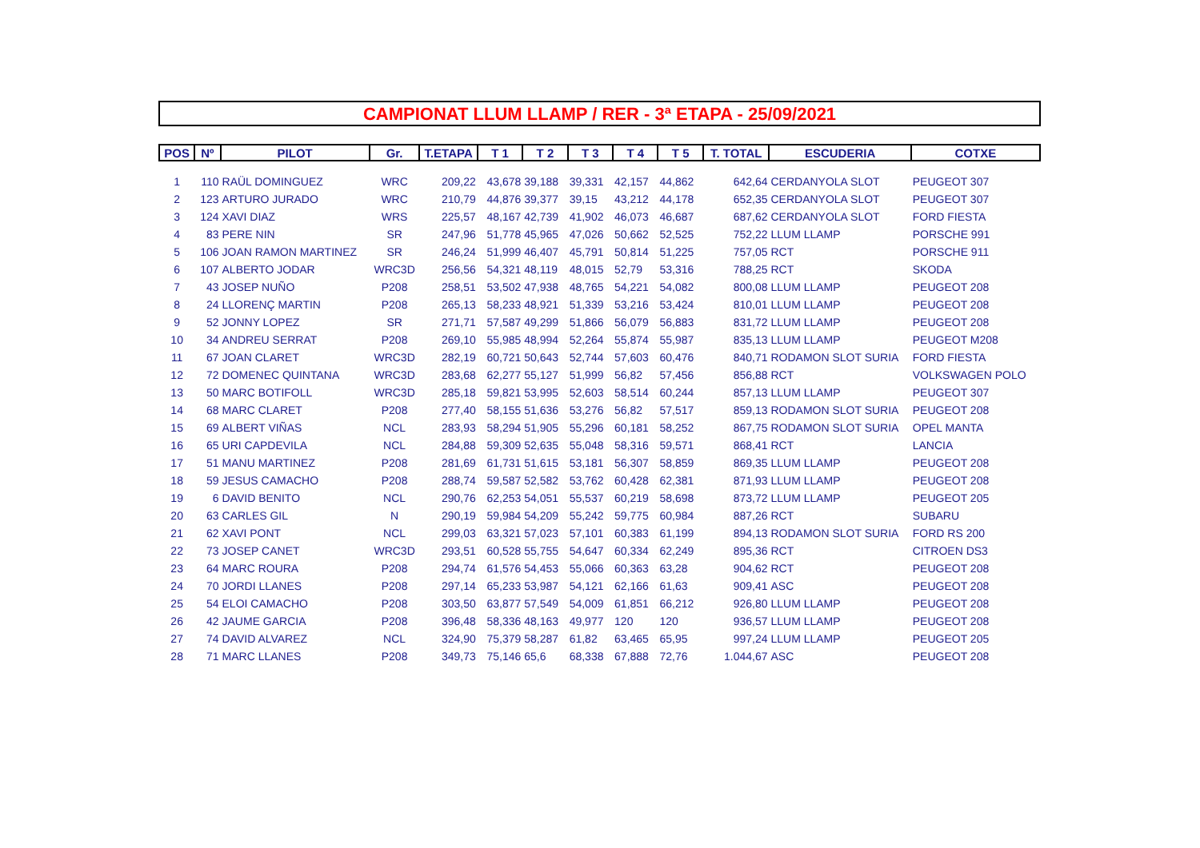CAMPIONAT LLUM LLAMP / RER - 3ª ETAPA - 25/09/2021
| POS | Nº | PILOT | Gr. | T.ETAPA | T 1 | T 2 | T 3 | T 4 | T 5 | T. TOTAL | ESCUDERIA | COTXE |
| --- | --- | --- | --- | --- | --- | --- | --- | --- | --- | --- | --- | --- |
| 1 | 110 | RAÜL DOMINGUEZ | WRC | 209,22 | 43,678 | 39,188 | 39,331 | 42,157 | 44,862 | 642,64 | CERDANYOLA SLOT | PEUGEOT 307 |
| 2 | 123 | ARTURO JURADO | WRC | 210,79 | 44,876 | 39,377 | 39,15 | 43,212 | 44,178 | 652,35 | CERDANYOLA SLOT | PEUGEOT 307 |
| 3 | 124 | XAVI DIAZ | WRS | 225,57 | 48,167 | 42,739 | 41,902 | 46,073 | 46,687 | 687,62 | CERDANYOLA SLOT | FORD FIESTA |
| 4 | 83 | PERE NIN | SR | 247,96 | 51,778 | 45,965 | 47,026 | 50,662 | 52,525 | 752,22 | LLUM LLAMP | PORSCHE 991 |
| 5 | 106 | JOAN RAMON MARTINEZ | SR | 246,24 | 51,999 | 46,407 | 45,791 | 50,814 | 51,225 | 757,05 | RCT | PORSCHE 911 |
| 6 | 107 | ALBERTO JODAR | WRC3D | 256,56 | 54,321 | 48,119 | 48,015 | 52,79 | 53,316 | 788,25 | RCT | SKODA |
| 7 | 43 | JOSEP NUÑO | P208 | 258,51 | 53,502 | 47,938 | 48,765 | 54,221 | 54,082 | 800,08 | LLUM LLAMP | PEUGEOT 208 |
| 8 | 24 | LLORENÇ MARTIN | P208 | 265,13 | 58,233 | 48,921 | 51,339 | 53,216 | 53,424 | 810,01 | LLUM LLAMP | PEUGEOT 208 |
| 9 | 52 | JONNY LOPEZ | SR | 271,71 | 57,587 | 49,299 | 51,866 | 56,079 | 56,883 | 831,72 | LLUM LLAMP | PEUGEOT 208 |
| 10 | 34 | ANDREU SERRAT | P208 | 269,10 | 55,985 | 48,994 | 52,264 | 55,874 | 55,987 | 835,13 | LLUM LLAMP | PEUGEOT M208 |
| 11 | 67 | JOAN CLARET | WRC3D | 282,19 | 60,721 | 50,643 | 52,744 | 57,603 | 60,476 | 840,71 | RODAMON SLOT SURIA | FORD FIESTA |
| 12 | 72 | DOMENEC QUINTANA | WRC3D | 283,68 | 62,277 | 55,127 | 51,999 | 56,82 | 57,456 | 856,88 | RCT | VOLKSWAGEN POLO |
| 13 | 50 | MARC BOTIFOLL | WRC3D | 285,18 | 59,821 | 53,995 | 52,603 | 58,514 | 60,244 | 857,13 | LLUM LLAMP | PEUGEOT 307 |
| 14 | 68 | MARC CLARET | P208 | 277,40 | 58,155 | 51,636 | 53,276 | 56,82 | 57,517 | 859,13 | RODAMON SLOT SURIA | PEUGEOT 208 |
| 15 | 69 | ALBERT VIÑAS | NCL | 283,93 | 58,294 | 51,905 | 55,296 | 60,181 | 58,252 | 867,75 | RODAMON SLOT SURIA | OPEL MANTA |
| 16 | 65 | URI CAPDEVILA | NCL | 284,88 | 59,309 | 52,635 | 55,048 | 58,316 | 59,571 | 868,41 | RCT | LANCIA |
| 17 | 51 | MANU MARTINEZ | P208 | 281,69 | 61,731 | 51,615 | 53,181 | 56,307 | 58,859 | 869,35 | LLUM LLAMP | PEUGEOT 208 |
| 18 | 59 | JESUS CAMACHO | P208 | 288,74 | 59,587 | 52,582 | 53,762 | 60,428 | 62,381 | 871,93 | LLUM LLAMP | PEUGEOT 208 |
| 19 | 6 | DAVID BENITO | NCL | 290,76 | 62,253 | 54,051 | 55,537 | 60,219 | 58,698 | 873,72 | LLUM LLAMP | PEUGEOT 205 |
| 20 | 63 | CARLES GIL | N | 290,19 | 59,984 | 54,209 | 55,242 | 59,775 | 60,984 | 887,26 | RCT | SUBARU |
| 21 | 62 | XAVI PONT | NCL | 299,03 | 63,321 | 57,023 | 57,101 | 60,383 | 61,199 | 894,13 | RODAMON SLOT SURIA | FORD RS 200 |
| 22 | 73 | JOSEP CANET | WRC3D | 293,51 | 60,528 | 55,755 | 54,647 | 60,334 | 62,249 | 895,36 | RCT | CITROEN DS3 |
| 23 | 64 | MARC ROURA | P208 | 294,74 | 61,576 | 54,453 | 55,066 | 60,363 | 63,28 | 904,62 | RCT | PEUGEOT 208 |
| 24 | 70 | JORDI LLANES | P208 | 297,14 | 65,233 | 53,987 | 54,121 | 62,166 | 61,63 | 909,41 | ASC | PEUGEOT 208 |
| 25 | 54 | ELOI CAMACHO | P208 | 303,50 | 63,877 | 57,549 | 54,009 | 61,851 | 66,212 | 926,80 | LLUM LLAMP | PEUGEOT 208 |
| 26 | 42 | JAUME GARCIA | P208 | 396,48 | 58,336 | 48,163 | 49,977 | 120 | 120 | 936,57 | LLUM LLAMP | PEUGEOT 208 |
| 27 | 74 | DAVID ALVAREZ | NCL | 324,90 | 75,379 | 58,287 | 61,82 | 63,465 | 65,95 | 997,24 | LLUM LLAMP | PEUGEOT 205 |
| 28 | 71 | MARC LLANES | P208 | 349,73 | 75,146 | 65,6 | 68,338 | 67,888 | 72,76 | 1.044,67 | ASC | PEUGEOT 208 |